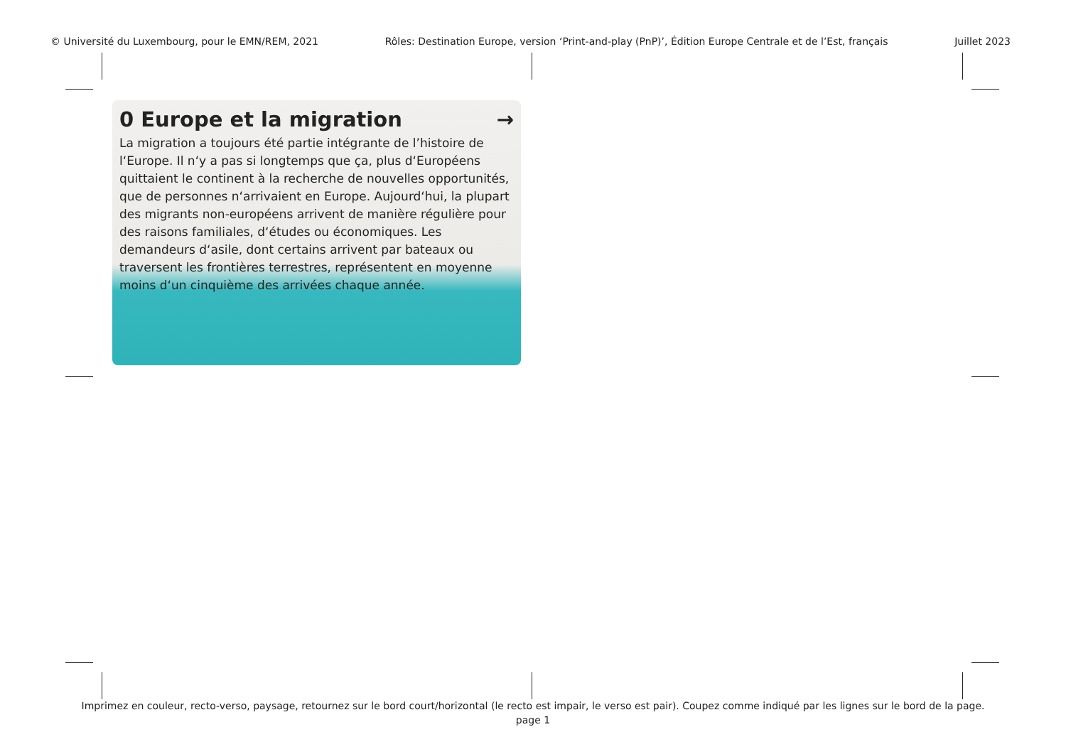© Université du Luxembourg, pour le EMN/REM, 2021 Rôles: Destination Europe, version ‘Print-and-play (PnP)’, Édition Europe Centrale et de l’Est, français Juillet 2023
0 Europe et la migration →
La migration a toujours été partie intégrante de l’histoire de l‘Europe. Il n‘y a pas si longtemps que ça, plus d‘Européens quittaient le continent à la recherche de nouvelles opportunités, que de personnes n‘arrivaient en Europe. Aujourd‘hui, la plupart des migrants non-européens arrivent de manière régulière pour des raisons familiales, d‘études ou économiques. Les demandeurs d‘asile, dont certains arrivent par bateaux ou traversent les frontières terrestres, représentent en moyenne moins d‘un cinquième des arrivées chaque année.
Imprimez en couleur, recto-verso, paysage, retournez sur le bord court/horizontal (le recto est impair, le verso est pair). Coupez comme indiqué par les lignes sur le bord de la page.
page 1